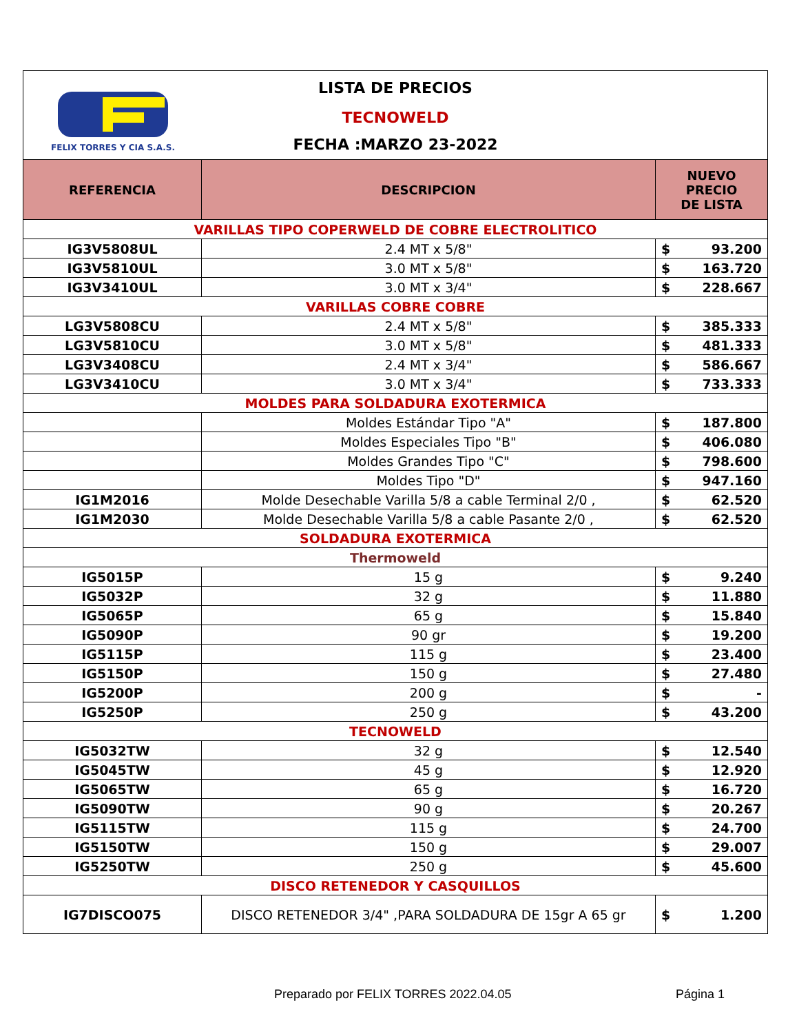FELIX TORRES Y CIA S.A.S.
LISTA DE PRECIOS
TECNOWELD
FECHA :MARZO 23-2022
| REFERENCIA | DESCRIPCION | NUEVO PRECIO DE LISTA | |
| --- | --- | --- | --- |
| VARILLAS TIPO COPERWELD DE COBRE ELECTROLITICO | | | |
| IG3V5808UL | 2.4 MT x 5/8" | $ | 93.200 |
| IG3V5810UL | 3.0 MT x 5/8" | $ | 163.720 |
| IG3V3410UL | 3.0 MT x 3/4" | $ | 228.667 |
| VARILLAS COBRE COBRE | | | |
| LG3V5808CU | 2.4 MT x 5/8" | $ | 385.333 |
| LG3V5810CU | 3.0 MT x 5/8" | $ | 481.333 |
| LG3V3408CU | 2.4 MT x 3/4" | $ | 586.667 |
| LG3V3410CU | 3.0 MT x 3/4" | $ | 733.333 |
| MOLDES PARA SOLDADURA EXOTERMICA | | | |
| | Moldes Estándar Tipo "A" | $ | 187.800 |
| | Moldes Especiales Tipo "B" | $ | 406.080 |
| | Moldes Grandes Tipo "C" | $ | 798.600 |
| | Moldes Tipo "D" | $ | 947.160 |
| IG1M2016 | Molde Desechable Varilla 5/8 a cable Terminal 2/0 , | $ | 62.520 |
| IG1M2030 | Molde Desechable Varilla 5/8 a cable Pasante 2/0 , | $ | 62.520 |
| SOLDADURA EXOTERMICA | | | |
| Thermoweld | | | |
| IG5015P | 15 g | $ | 9.240 |
| IG5032P | 32 g | $ | 11.880 |
| IG5065P | 65 g | $ | 15.840 |
| IG5090P | 90 gr | $ | 19.200 |
| IG5115P | 115 g | $ | 23.400 |
| IG5150P | 150 g | $ | 27.480 |
| IG5200P | 200 g | $ | - |
| IG5250P | 250 g | $ | 43.200 |
| TECNOWELD | | | |
| IG5032TW | 32 g | $ | 12.540 |
| IG5045TW | 45 g | $ | 12.920 |
| IG5065TW | 65 g | $ | 16.720 |
| IG5090TW | 90 g | $ | 20.267 |
| IG5115TW | 115 g | $ | 24.700 |
| IG5150TW | 150 g | $ | 29.007 |
| IG5250TW | 250 g | $ | 45.600 |
| DISCO RETENEDOR Y CASQUILLOS | | | |
| IG7DISCO075 | DISCO RETENEDOR 3/4" ,PARA SOLDADURA DE 15gr A 65 gr | $ | 1.200 |
Preparado por FELIX TORRES 2022.04.05 Página 1